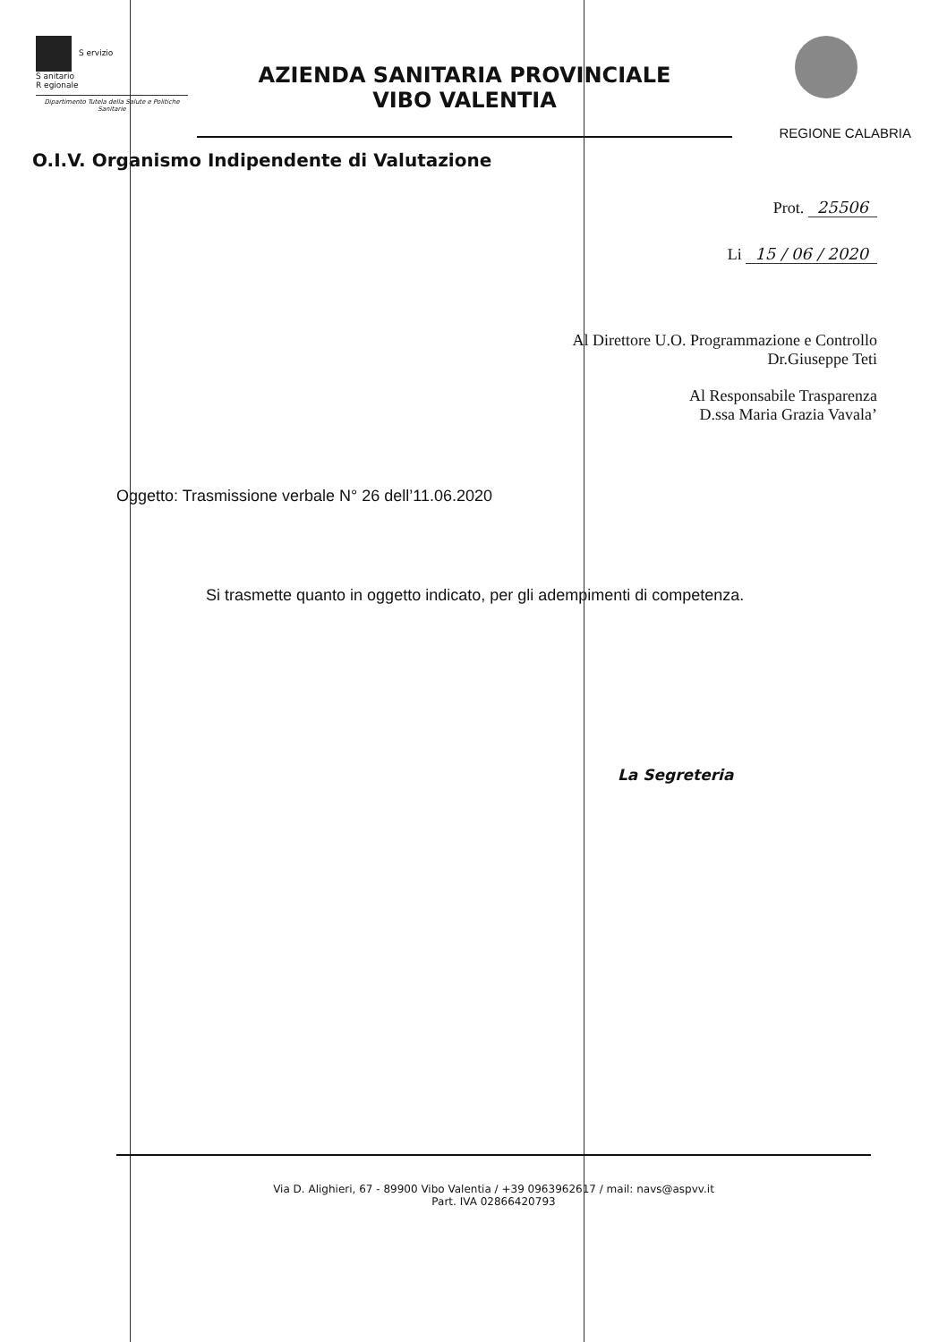S ervizio
S anitario
R egionale
Dipartimento Tutela della Salute e Politiche Sanitarie
AZIENDA SANITARIA PROVINCIALE
VIBO VALENTIA
REGIONE CALABRIA
O.I.V. Organismo Indipendente di Valutazione
Prot. 25506
Li 15 / 06 / 2020
Al Direttore U.O. Programmazione e Controllo
Dr.Giuseppe Teti
Al Responsabile Trasparenza
D.ssa Maria Grazia Vavala’
Oggetto: Trasmissione verbale N° 26 dell’11.06.2020
Si trasmette quanto in oggetto indicato, per gli adempimenti di competenza.
La Segreteria
Via D. Alighieri, 67 - 89900 Vibo Valentia / +39 0963962617 / mail: navs@aspvv.it
Part. IVA 02866420793